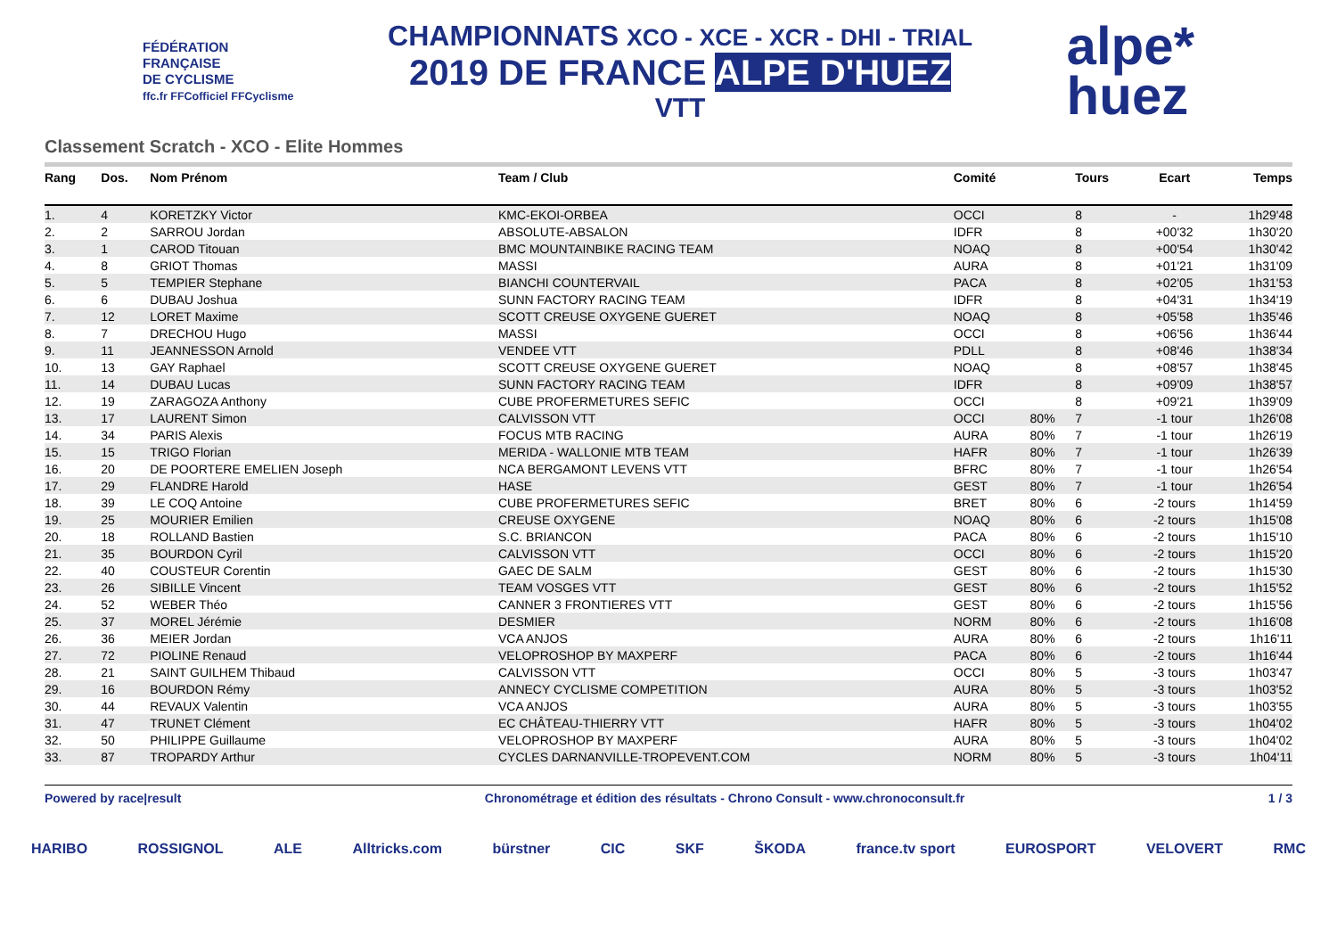FÉDÉRATION
FRANÇAISE
DE CYCLISME
ffc.fr FFCofficiel FFCyclisme
CHAMPIONNATS XCO - XCE - XCR - DHI - TRIAL
2019 DE FRANCE ALPE D'HUEZ
VTT
alpe*
huez
Classement Scratch - XCO - Elite Hommes
| Rang | Dos. | Nom Prénom | Team / Club | Comité | | Tours | Ecart | Temps |
| --- | --- | --- | --- | --- | --- | --- | --- | --- |
| 1. | 4 | KORETZKY Victor | KMC-EKOI-ORBEA | OCCI | | 8 | - | 1h29'48 |
| 2. | 2 | SARROU Jordan | ABSOLUTE-ABSALON | IDFR | | 8 | +00'32 | 1h30'20 |
| 3. | 1 | CAROD Titouan | BMC MOUNTAINBIKE RACING TEAM | NOAQ | | 8 | +00'54 | 1h30'42 |
| 4. | 8 | GRIOT Thomas | MASSI | AURA | | 8 | +01'21 | 1h31'09 |
| 5. | 5 | TEMPIER Stephane | BIANCHI COUNTERVAIL | PACA | | 8 | +02'05 | 1h31'53 |
| 6. | 6 | DUBAU Joshua | SUNN FACTORY RACING TEAM | IDFR | | 8 | +04'31 | 1h34'19 |
| 7. | 12 | LORET Maxime | SCOTT CREUSE OXYGENE GUERET | NOAQ | | 8 | +05'58 | 1h35'46 |
| 8. | 7 | DRECHOU Hugo | MASSI | OCCI | | 8 | +06'56 | 1h36'44 |
| 9. | 11 | JEANNESSON Arnold | VENDEE VTT | PDLL | | 8 | +08'46 | 1h38'34 |
| 10. | 13 | GAY Raphael | SCOTT CREUSE OXYGENE GUERET | NOAQ | | 8 | +08'57 | 1h38'45 |
| 11. | 14 | DUBAU Lucas | SUNN FACTORY RACING TEAM | IDFR | | 8 | +09'09 | 1h38'57 |
| 12. | 19 | ZARAGOZA Anthony | CUBE PROFERMETURES SEFIC | OCCI | | 8 | +09'21 | 1h39'09 |
| 13. | 17 | LAURENT Simon | CALVISSON VTT | OCCI | 80% | 7 | -1 tour | 1h26'08 |
| 14. | 34 | PARIS Alexis | FOCUS MTB RACING | AURA | 80% | 7 | -1 tour | 1h26'19 |
| 15. | 15 | TRIGO Florian | MERIDA - WALLONIE MTB TEAM | HAFR | 80% | 7 | -1 tour | 1h26'39 |
| 16. | 20 | DE POORTERE EMELIEN Joseph | NCA BERGAMONT LEVENS VTT | BFRC | 80% | 7 | -1 tour | 1h26'54 |
| 17. | 29 | FLANDRE Harold | HASE | GEST | 80% | 7 | -1 tour | 1h26'54 |
| 18. | 39 | LE COQ Antoine | CUBE PROFERMETURES SEFIC | BRET | 80% | 6 | -2 tours | 1h14'59 |
| 19. | 25 | MOURIER Emilien | CREUSE OXYGENE | NOAQ | 80% | 6 | -2 tours | 1h15'08 |
| 20. | 18 | ROLLAND Bastien | S.C. BRIANCON | PACA | 80% | 6 | -2 tours | 1h15'10 |
| 21. | 35 | BOURDON Cyril | CALVISSON VTT | OCCI | 80% | 6 | -2 tours | 1h15'20 |
| 22. | 40 | COUSTEUR Corentin | GAEC DE SALM | GEST | 80% | 6 | -2 tours | 1h15'30 |
| 23. | 26 | SIBILLE Vincent | TEAM VOSGES VTT | GEST | 80% | 6 | -2 tours | 1h15'52 |
| 24. | 52 | WEBER Théo | CANNER 3 FRONTIERES VTT | GEST | 80% | 6 | -2 tours | 1h15'56 |
| 25. | 37 | MOREL Jérémie | DESMIER | NORM | 80% | 6 | -2 tours | 1h16'08 |
| 26. | 36 | MEIER Jordan | VCA ANJOS | AURA | 80% | 6 | -2 tours | 1h16'11 |
| 27. | 72 | PIOLINE Renaud | VELOPROSHOP BY MAXPERF | PACA | 80% | 6 | -2 tours | 1h16'44 |
| 28. | 21 | SAINT GUILHEM Thibaud | CALVISSON VTT | OCCI | 80% | 5 | -3 tours | 1h03'47 |
| 29. | 16 | BOURDON Rémy | ANNECY CYCLISME COMPETITION | AURA | 80% | 5 | -3 tours | 1h03'52 |
| 30. | 44 | REVAUX Valentin | VCA ANJOS | AURA | 80% | 5 | -3 tours | 1h03'55 |
| 31. | 47 | TRUNET Clément | EC CHÂTEAU-THIERRY VTT | HAFR | 80% | 5 | -3 tours | 1h04'02 |
| 32. | 50 | PHILIPPE Guillaume | VELOPROSHOP BY MAXPERF | AURA | 80% | 5 | -3 tours | 1h04'02 |
| 33. | 87 | TROPARDY Arthur | CYCLES DARNANVILLE-TROPEVENT.COM | NORM | 80% | 5 | -3 tours | 1h04'11 |
Powered by race|result Chronométrage et édition des résultats - Chrono Consult - www.chronoconsult.fr 1 / 3
HARIBO ROSSIGNOL ALE Alltricks.com bürstner CIC SKF ŠKODA france.tv sport EUROSPORT VELOVERT RMC